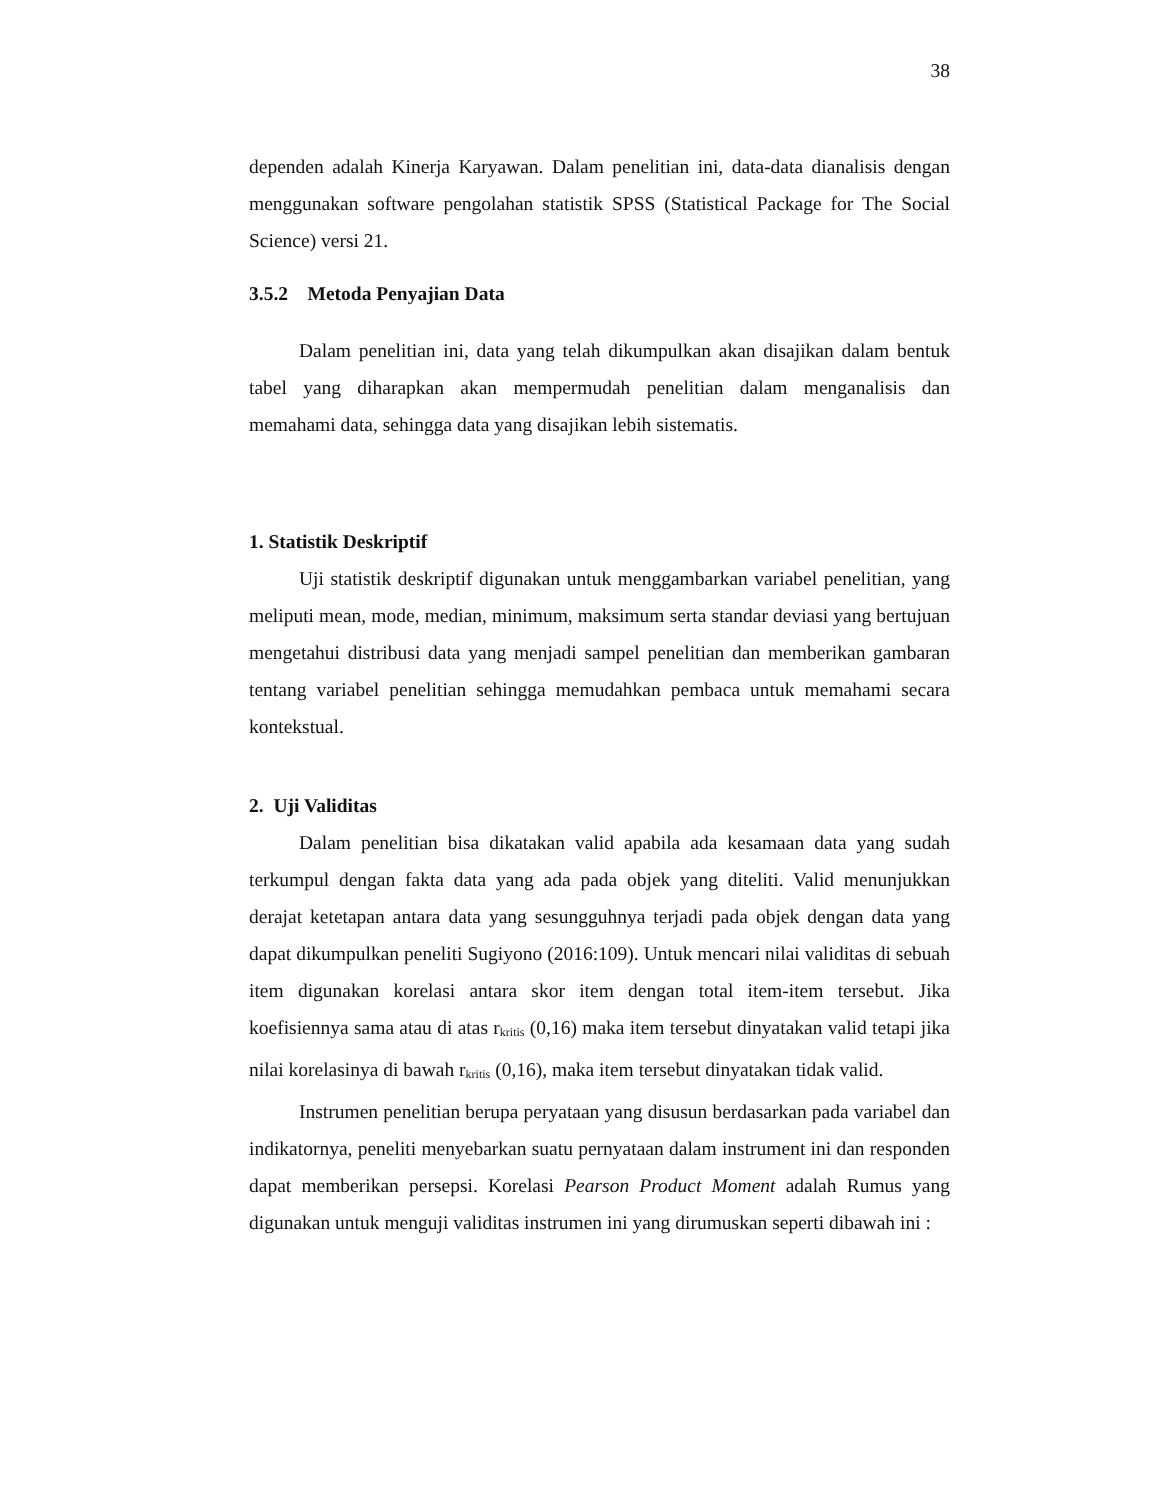38
dependen adalah Kinerja Karyawan. Dalam penelitian ini, data-data dianalisis dengan menggunakan software pengolahan statistik SPSS (Statistical Package for The Social Science) versi 21.
3.5.2 Metoda Penyajian Data
Dalam penelitian ini, data yang telah dikumpulkan akan disajikan dalam bentuk tabel yang diharapkan akan mempermudah penelitian dalam menganalisis dan memahami data, sehingga data yang disajikan lebih sistematis.
1. Statistik Deskriptif
Uji statistik deskriptif digunakan untuk menggambarkan variabel penelitian, yang meliputi mean, mode, median, minimum, maksimum serta standar deviasi yang bertujuan mengetahui distribusi data yang menjadi sampel penelitian dan memberikan gambaran tentang variabel penelitian sehingga memudahkan pembaca untuk memahami secara kontekstual.
2. Uji Validitas
Dalam penelitian bisa dikatakan valid apabila ada kesamaan data yang sudah terkumpul dengan fakta data yang ada pada objek yang diteliti. Valid menunjukkan derajat ketetapan antara data yang sesungguhnya terjadi pada objek dengan data yang dapat dikumpulkan peneliti Sugiyono (2016:109). Untuk mencari nilai validitas di sebuah item digunakan korelasi antara skor item dengan total item-item tersebut. Jika koefisiennya sama atau di atas r<sub>kritis</sub> (0,16) maka item tersebut dinyatakan valid tetapi jika nilai korelasinya di bawah r<sub>kritis</sub> (0,16), maka item tersebut dinyatakan tidak valid.
Instrumen penelitian berupa peryataan yang disusun berdasarkan pada variabel dan indikatornya, peneliti menyebarkan suatu pernyataan dalam instrument ini dan responden dapat memberikan persepsi. Korelasi Pearson Product Moment adalah Rumus yang digunakan untuk menguji validitas instrumen ini yang dirumuskan seperti dibawah ini :